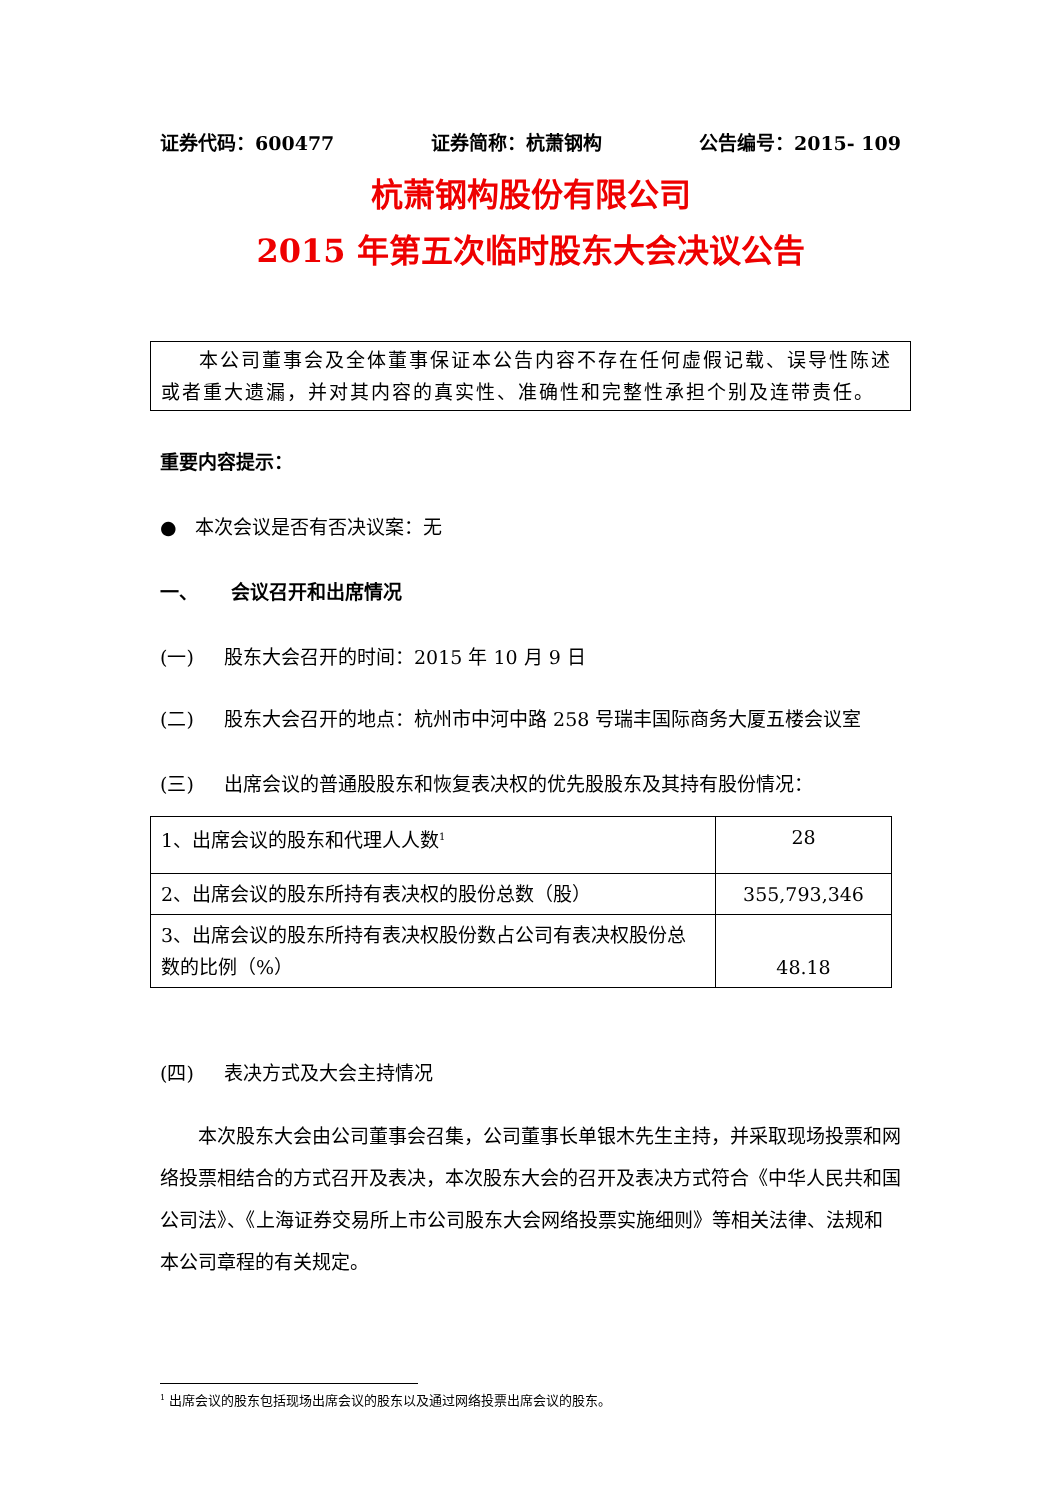证券代码：600477 证券简称：杭萧钢构 公告编号：2015- 109
杭萧钢构股份有限公司
2015 年第五次临时股东大会决议公告
本公司董事会及全体董事保证本公告内容不存在任何虚假记载、误导性陈述或者重大遗漏，并对其内容的真实性、准确性和完整性承担个别及连带责任。
重要内容提示：
● 本次会议是否有否决议案：无
一、 会议召开和出席情况
(一) 股东大会召开的时间：2015 年 10 月 9 日
(二) 股东大会召开的地点：杭州市中河中路 258 号瑞丰国际商务大厦五楼会议室
(三) 出席会议的普通股股东和恢复表决权的优先股股东及其持有股份情况：
| 1、出席会议的股东和代理人人数<sup>1</sup> | 28 |
| 2、出席会议的股东所持有表决权的股份总数（股） | 355,793,346 |
| 3、出席会议的股东所持有表决权股份数占公司有表决权股份总数的比例（%） | 48.18 |
(四) 表决方式及大会主持情况
本次股东大会由公司董事会召集，公司董事长单银木先生主持，并采取现场投票和网络投票相结合的方式召开及表决，本次股东大会的召开及表决方式符合《中华人民共和国公司法》、《上海证券交易所上市公司股东大会网络投票实施细则》等相关法律、法规和本公司章程的有关规定。
<sup>1</sup> 出席会议的股东包括现场出席会议的股东以及通过网络投票出席会议的股东。